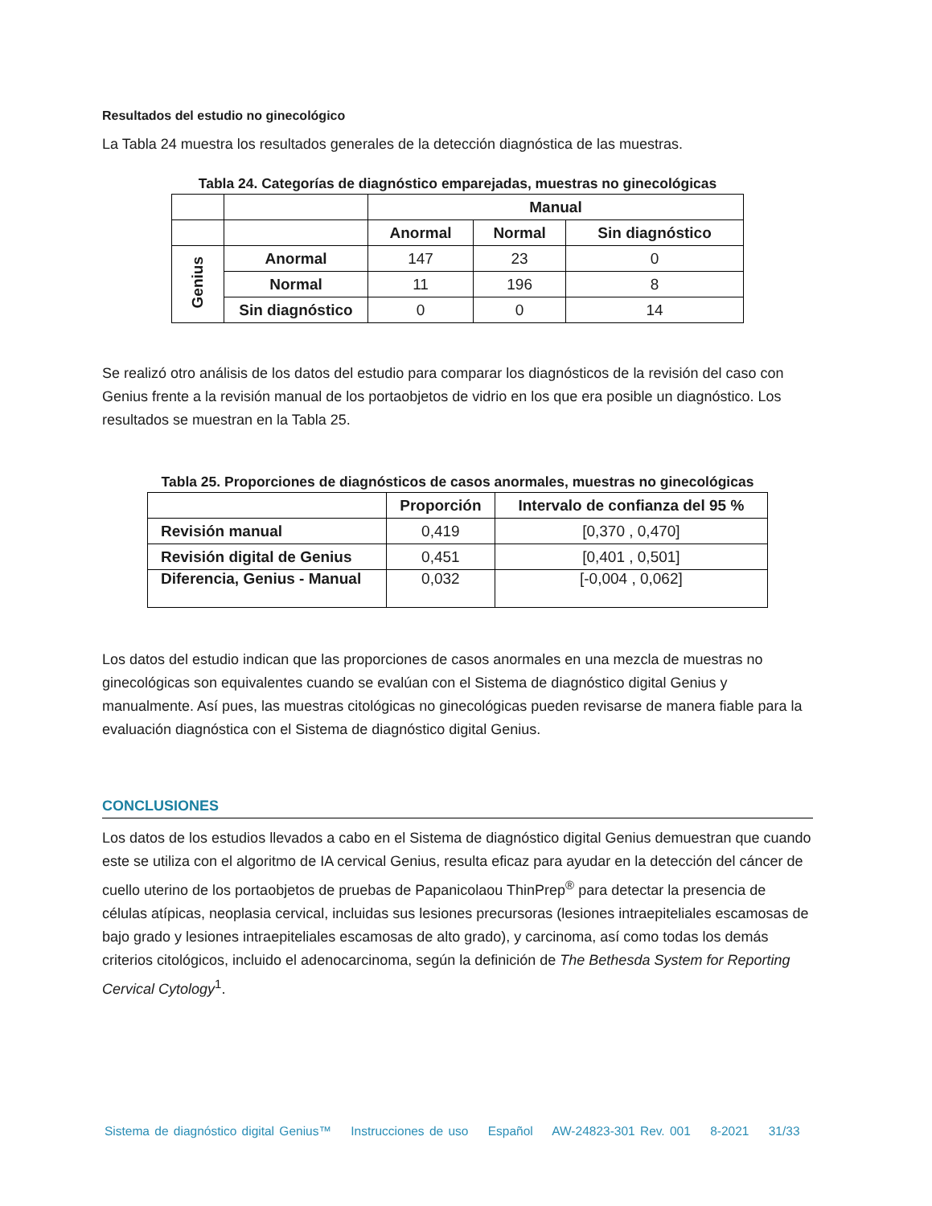Resultados del estudio no ginecológico
La Tabla 24 muestra los resultados generales de la detección diagnóstica de las muestras.
Tabla 24. Categorías de diagnóstico emparejadas, muestras no ginecológicas
| | | Manual | | |
| --- | --- | --- | --- | --- |
| | | Anormal | Normal | Sin diagnóstico |
| Genius | Anormal | 147 | 23 | 0 |
| | Normal | 11 | 196 | 8 |
| | Sin diagnóstico | 0 | 0 | 14 |
Se realizó otro análisis de los datos del estudio para comparar los diagnósticos de la revisión del caso con Genius frente a la revisión manual de los portaobjetos de vidrio en los que era posible un diagnóstico. Los resultados se muestran en la Tabla 25.
Tabla 25. Proporciones de diagnósticos de casos anormales, muestras no ginecológicas
| | Proporción | Intervalo de confianza del 95 % |
| --- | --- | --- |
| Revisión manual | 0,419 | [0,370 , 0,470] |
| Revisión digital de Genius | 0,451 | [0,401 , 0,501] |
| Diferencia, Genius - Manual | 0,032 | [-0,004 , 0,062] |
Los datos del estudio indican que las proporciones de casos anormales en una mezcla de muestras no ginecológicas son equivalentes cuando se evalúan con el Sistema de diagnóstico digital Genius y manualmente. Así pues, las muestras citológicas no ginecológicas pueden revisarse de manera fiable para la evaluación diagnóstica con el Sistema de diagnóstico digital Genius.
CONCLUSIONES
Los datos de los estudios llevados a cabo en el Sistema de diagnóstico digital Genius demuestran que cuando este se utiliza con el algoritmo de IA cervical Genius, resulta eficaz para ayudar en la detección del cáncer de cuello uterino de los portaobjetos de pruebas de Papanicolaou ThinPrep<sup>®</sup> para detectar la presencia de células atípicas, neoplasia cervical, incluidas sus lesiones precursoras (lesiones intraepiteliales escamosas de bajo grado y lesiones intraepiteliales escamosas de alto grado), y carcinoma, así como todas los demás criterios citológicos, incluido el adenocarcinoma, según la definición de The Bethesda System for Reporting Cervical Cytology<sup>1</sup>.
Sistema de diagnóstico digital Genius™ Instrucciones de uso Español AW-24823-301 Rev. 001 8-2021 31/33